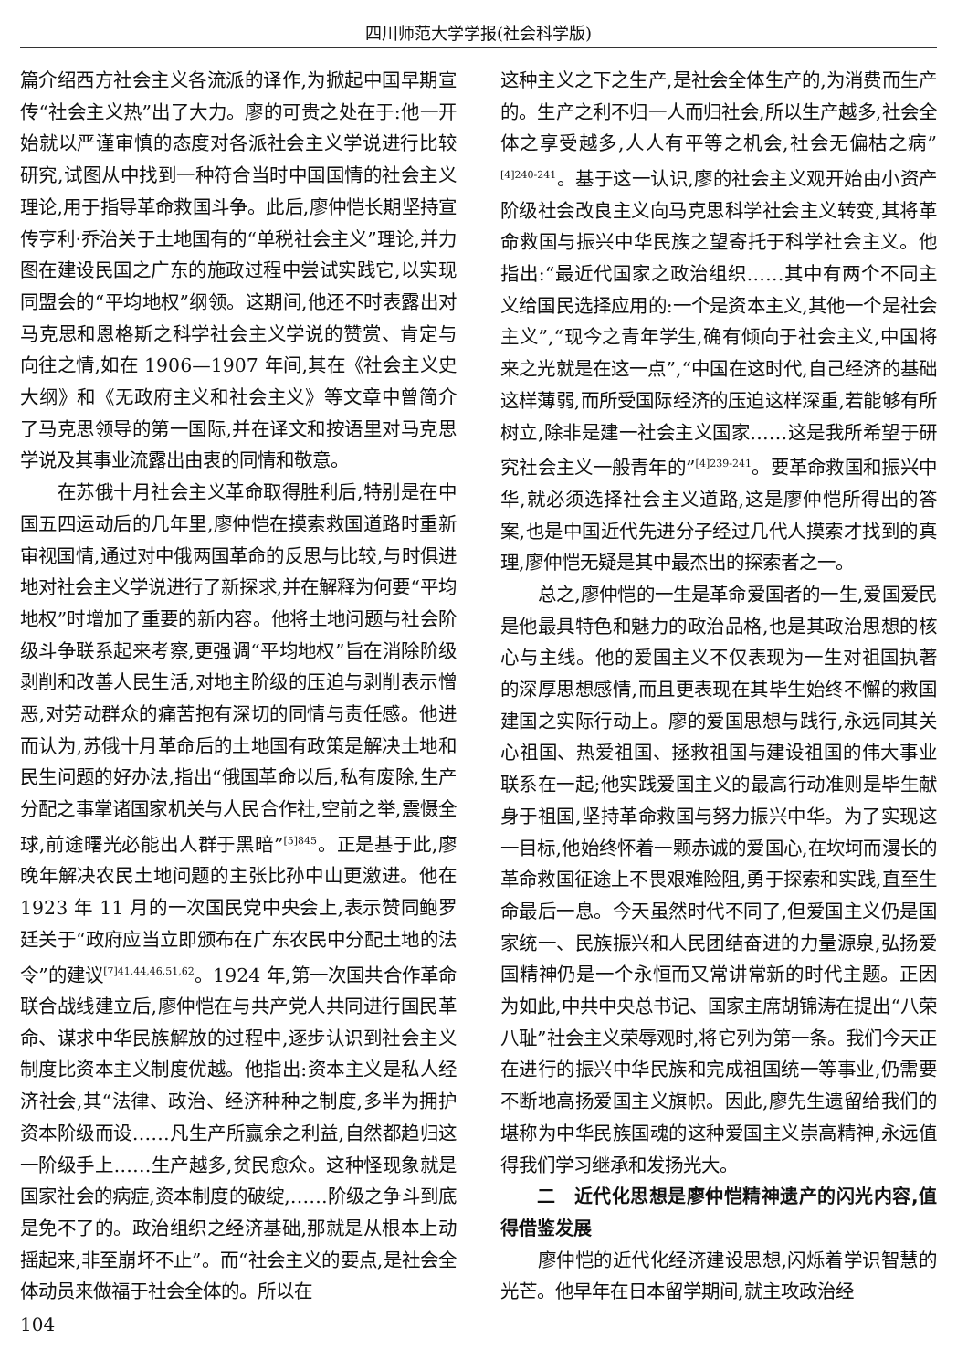四川师范大学学报(社会科学版)
篇介绍西方社会主义各流派的译作,为掀起中国早期宣传“社会主义热”出了大力。廖的可贵之处在于:他一开始就以严谨审慎的态度对各派社会主义学说进行比较研究,试图从中找到一种符合当时中国国情的社会主义理论,用于指导革命救国斗争。此后,廖仲恺长期坚持宣传亨利·乔治关于土地国有的“单税社会主义”理论,并力图在建设民国之广东的施政过程中尝试实践它,以实现同盟会的“平均地权”纲领。这期间,他还不时表露出对马克思和恩格斯之科学社会主义学说的赞赏、肯定与向往之情,如在 1906—1907 年间,其在《社会主义史大纲》和《无政府主义和社会主义》等文章中曾简介了马克思领导的第一国际,并在译文和按语里对马克思学说及其事业流露出由衷的同情和敬意。
在苏俄十月社会主义革命取得胜利后,特别是在中国五四运动后的几年里,廖仲恺在摸索救国道路时重新审视国情,通过对中俄两国革命的反思与比较,与时俱进地对社会主义学说进行了新探求,并在解释为何要“平均地权”时增加了重要的新内容。他将土地问题与社会阶级斗争联系起来考察,更强调“平均地权”旨在消除阶级剥削和改善人民生活,对地主阶级的压迫与剥削表示憎恶,对劳动群众的痛苦抱有深切的同情与责任感。他进而认为,苏俄十月革命后的土地国有政策是解决土地和民生问题的好办法,指出“俄国革命以后,私有废除,生产分配之事掌诸国家机关与人民合作社,空前之举,震慑全球,前途曙光必能出人群于黑暗”<sup>[5]845</sup>。正是基于此,廖晚年解决农民土地问题的主张比孙中山更激进。他在 1923 年 11 月的一次国民党中央会上,表示赞同鲍罗廷关于“政府应当立即颁布在广东农民中分配土地的法令”的建议<sup>[7]41,44,46,51,62</sup>。1924 年,第一次国共合作革命联合战线建立后,廖仲恺在与共产党人共同进行国民革命、谋求中华民族解放的过程中,逐步认识到社会主义制度比资本主义制度优越。他指出:资本主义是私人经济社会,其“法律、政治、经济种种之制度,多半为拥护资本阶级而设……凡生产所赢余之利益,自然都趋归这一阶级手上……生产越多,贫民愈众。这种怪现象就是国家社会的病症,资本制度的破绽,……阶级之争斗到底是免不了的。政治组织之经济基础,那就是从根本上动摇起来,非至崩坏不止”。而“社会主义的要点,是社会全体动员来做福于社会全体的。所以在
这种主义之下之生产,是社会全体生产的,为消费而生产的。生产之利不归一人而归社会,所以生产越多,社会全体之享受越多,人人有平等之机会,社会无偏枯之病”<sup>[4]240-241</sup>。基于这一认识,廖的社会主义观开始由小资产阶级社会改良主义向马克思科学社会主义转变,其将革命救国与振兴中华民族之望寄托于科学社会主义。他指出:“最近代国家之政治组织……其中有两个不同主义给国民选择应用的:一个是资本主义,其他一个是社会主义”,“现今之青年学生,确有倾向于社会主义,中国将来之光就是在这一点”,“中国在这时代,自己经济的基础这样薄弱,而所受国际经济的压迫这样深重,若能够有所树立,除非是建一社会主义国家……这是我所希望于研究社会主义一般青年的”<sup>[4]239-241</sup>。要革命救国和振兴中华,就必须选择社会主义道路,这是廖仲恺所得出的答案,也是中国近代先进分子经过几代人摸索才找到的真理,廖仲恺无疑是其中最杰出的探索者之一。
总之,廖仲恺的一生是革命爱国者的一生,爱国爱民是他最具特色和魅力的政治品格,也是其政治思想的核心与主线。他的爱国主义不仅表现为一生对祖国执著的深厚思想感情,而且更表现在其毕生始终不懈的救国建国之实际行动上。廖的爱国思想与践行,永远同其关心祖国、热爱祖国、拯救祖国与建设祖国的伟大事业联系在一起;他实践爱国主义的最高行动准则是毕生献身于祖国,坚持革命救国与努力振兴中华。为了实现这一目标,他始终怀着一颗赤诚的爱国心,在坎坷而漫长的革命救国征途上不畏艰难险阻,勇于探索和实践,直至生命最后一息。今天虽然时代不同了,但爱国主义仍是国家统一、民族振兴和人民团结奋进的力量源泉,弘扬爱国精神仍是一个永恒而又常讲常新的时代主题。正因为如此,中共中央总书记、国家主席胡锦涛在提出“八荣八耻”社会主义荣辱观时,将它列为第一条。我们今天正在进行的振兴中华民族和完成祖国统一等事业,仍需要不断地高扬爱国主义旗帜。因此,廖先生遗留给我们的堪称为中华民族国魂的这种爱国主义崇高精神,永远值得我们学习继承和发扬光大。
二　近代化思想是廖仲恺精神遗产的闪光内容,值得借鉴发展
廖仲恺的近代化经济建设思想,闪烁着学识智慧的光芒。他早年在日本留学期间,就主攻政治经
104